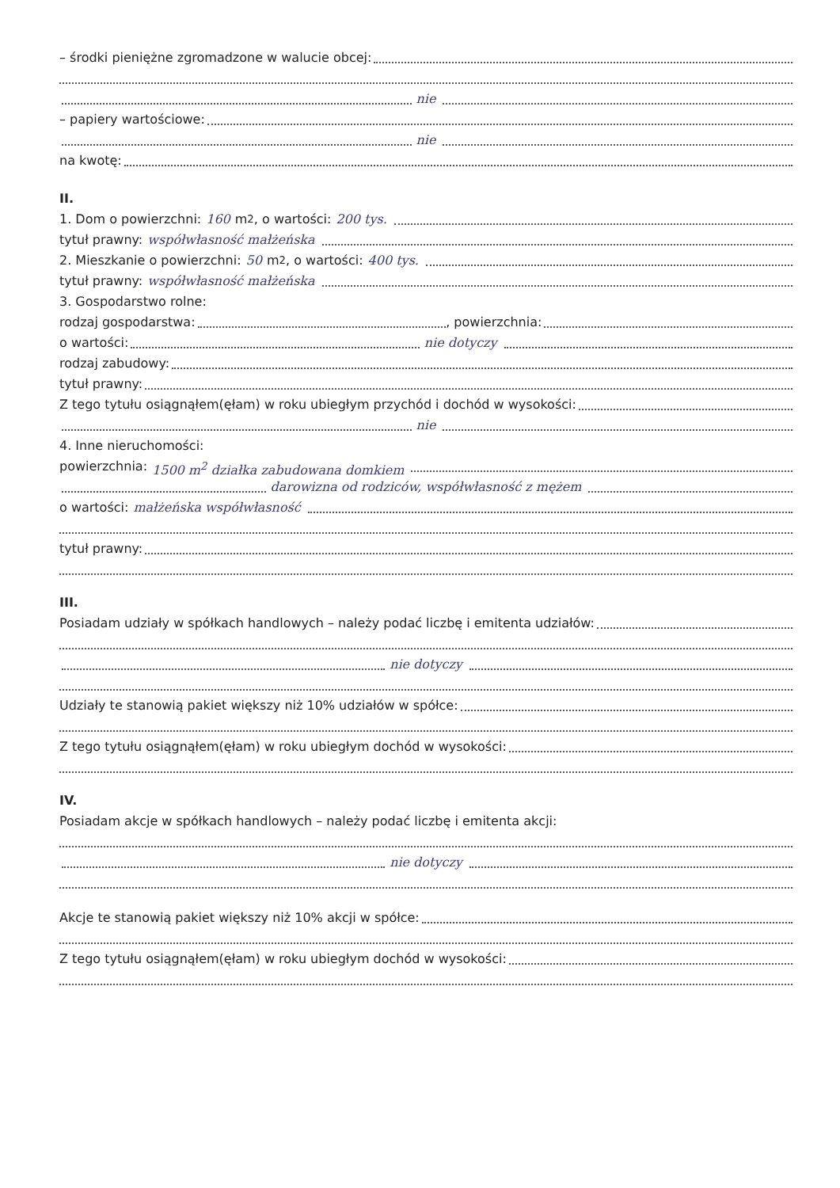– środki pieniężne zgromadzone w walucie obcej:
nie
– papiery wartościowe:
nie
na kwotę:
II.
1. Dom o powierzchni: 160 m<sup>2</sup>, o wartości: 200 tys.
tytuł prawny: współwłasność małżeńska
2. Mieszkanie o powierzchni: 50 m<sup>2</sup>, o wartości: 400 tys.
tytuł prawny: współwłasność małżeńska
3. Gospodarstwo rolne:
rodzaj gospodarstwa: , powierzchnia:
o wartości: nie dotyczy
rodzaj zabudowy:
tytuł prawny:
Z tego tytułu osiągnąłem(ęłam) w roku ubiegłym przychód i dochód w wysokości:
nie
4. Inne nieruchomości:
powierzchnia: 1500 m<sup>2</sup> działka zabudowana domkiem
darowizna od rodziców, współwłasność z mężem
o wartości: małżeńska współwłasność
tytuł prawny:
III.
Posiadam udziały w spółkach handlowych – należy podać liczbę i emitenta udziałów:
nie dotyczy
Udziały te stanowią pakiet większy niż 10% udziałów w spółce:
Z tego tytułu osiągnąłem(ęłam) w roku ubiegłym dochód w wysokości:
IV.
Posiadam akcje w spółkach handlowych – należy podać liczbę i emitenta akcji:
nie dotyczy
Akcje te stanowią pakiet większy niż 10% akcji w spółce:
Z tego tytułu osiągnąłem(ęłam) w roku ubiegłym dochód w wysokości: